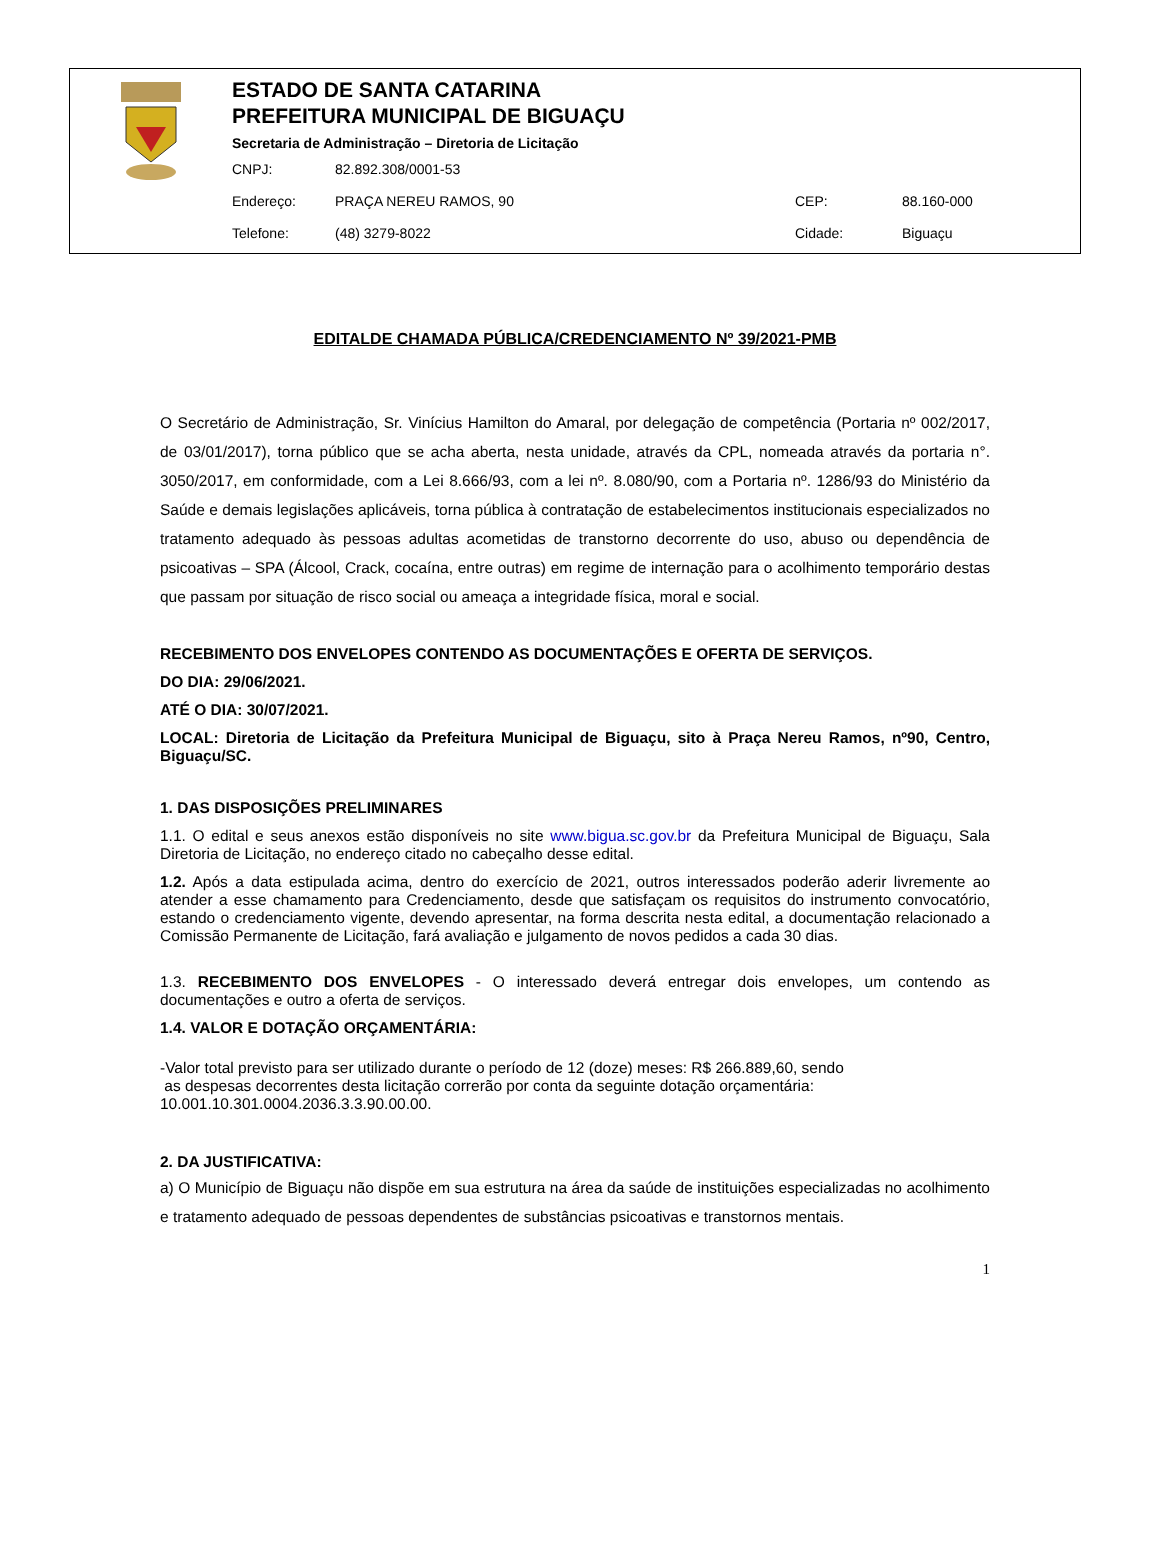ESTADO DE SANTA CATARINA
PREFEITURA MUNICIPAL DE BIGUAÇU
Secretaria de Administração – Diretoria de Licitação
CNPJ: 82.892.308/0001-53
Endereço: PRAÇA NEREU RAMOS, 90 CEP: 88.160-000
Telefone: (48) 3279-8022 Cidade: Biguaçu
EDITALDE CHAMADA PÚBLICA/CREDENCIAMENTO Nº 39/2021-PMB
O Secretário de Administração, Sr. Vinícius Hamilton do Amaral, por delegação de competência (Portaria nº 002/2017, de 03/01/2017), torna público que se acha aberta, nesta unidade, através da CPL, nomeada através da portaria n°. 3050/2017, em conformidade, com a Lei 8.666/93, com a lei nº. 8.080/90, com a Portaria nº. 1286/93 do Ministério da Saúde e demais legislações aplicáveis, torna pública à contratação de estabelecimentos institucionais especializados no tratamento adequado às pessoas adultas acometidas de transtorno decorrente do uso, abuso ou dependência de psicoativas – SPA (Álcool, Crack, cocaína, entre outras) em regime de internação para o acolhimento temporário destas que passam por situação de risco social ou ameaça a integridade física, moral e social.
RECEBIMENTO DOS ENVELOPES CONTENDO AS DOCUMENTAÇÕES E OFERTA DE SERVIÇOS.
DO DIA: 29/06/2021.
ATÉ O DIA: 30/07/2021.
LOCAL: Diretoria de Licitação da Prefeitura Municipal de Biguaçu, sito à Praça Nereu Ramos, nº90, Centro, Biguaçu/SC.
1. DAS DISPOSIÇÕES PRELIMINARES
1.1. O edital e seus anexos estão disponíveis no site www.bigua.sc.gov.br da Prefeitura Municipal de Biguaçu, Sala Diretoria de Licitação, no endereço citado no cabeçalho desse edital.
1.2. Após a data estipulada acima, dentro do exercício de 2021, outros interessados poderão aderir livremente ao atender a esse chamamento para Credenciamento, desde que satisfaçam os requisitos do instrumento convocatório, estando o credenciamento vigente, devendo apresentar, na forma descrita nesta edital, a documentação relacionado a Comissão Permanente de Licitação, fará avaliação e julgamento de novos pedidos a cada 30 dias.
1.3. RECEBIMENTO DOS ENVELOPES - O interessado deverá entregar dois envelopes, um contendo as documentações e outro a oferta de serviços.
1.4. VALOR E DOTAÇÃO ORÇAMENTÁRIA:
-Valor total previsto para ser utilizado durante o período de 12 (doze) meses: R$ 266.889,60, sendo
as despesas decorrentes desta licitação correrão por conta da seguinte dotação orçamentária:
10.001.10.301.0004.2036.3.3.90.00.00.
2. DA JUSTIFICATIVA:
a) O Município de Biguaçu não dispõe em sua estrutura na área da saúde de instituições especializadas no acolhimento e tratamento adequado de pessoas dependentes de substâncias psicoativas e transtornos mentais.
1